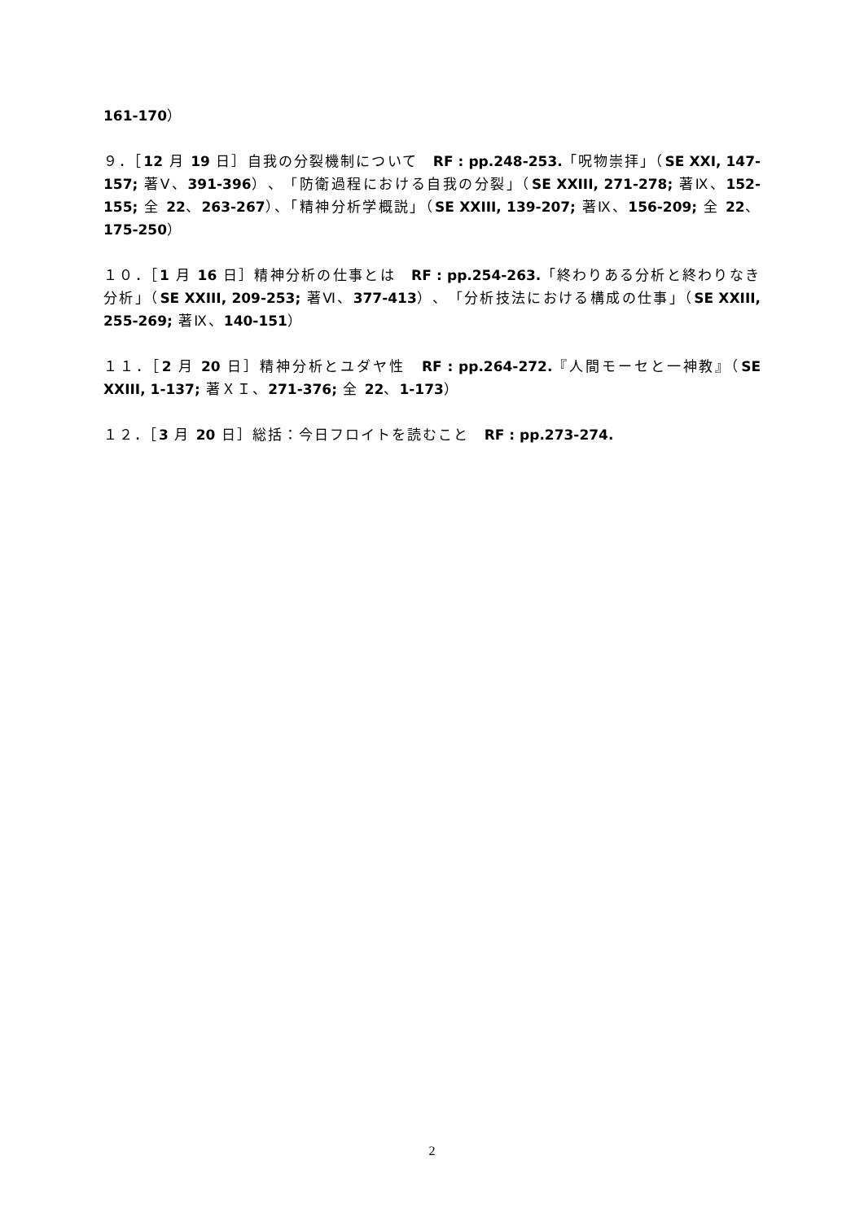161-170）
９．［12 月 19 日］自我の分裂機制について　RF : pp.248-253.「呪物崇拝」（SE XXI, 147-157; 著Ⅴ、391-396）、「防衛過程における自我の分裂」（SE XXIII, 271-278; 著Ⅸ、152-155; 全 22、263-267）、「精神分析学概説」（SE XXIII, 139-207; 著Ⅸ、156-209; 全 22、175-250）
１０．［1 月 16 日］精神分析の仕事とは　RF : pp.254-263.「終わりある分析と終わりなき分析」（SE XXIII, 209-253; 著Ⅵ、377-413）、「分析技法における構成の仕事」（SE XXIII, 255-269; 著Ⅸ、140-151）
１１．［2 月 20 日］精神分析とユダヤ性　RF : pp.264-272.『人間モーセと一神教』（SE XXIII, 1-137; 著ＸＩ、271-376; 全 22、1-173）
１２．［3 月 20 日］総括：今日フロイトを読むこと　RF : pp.273-274.
2